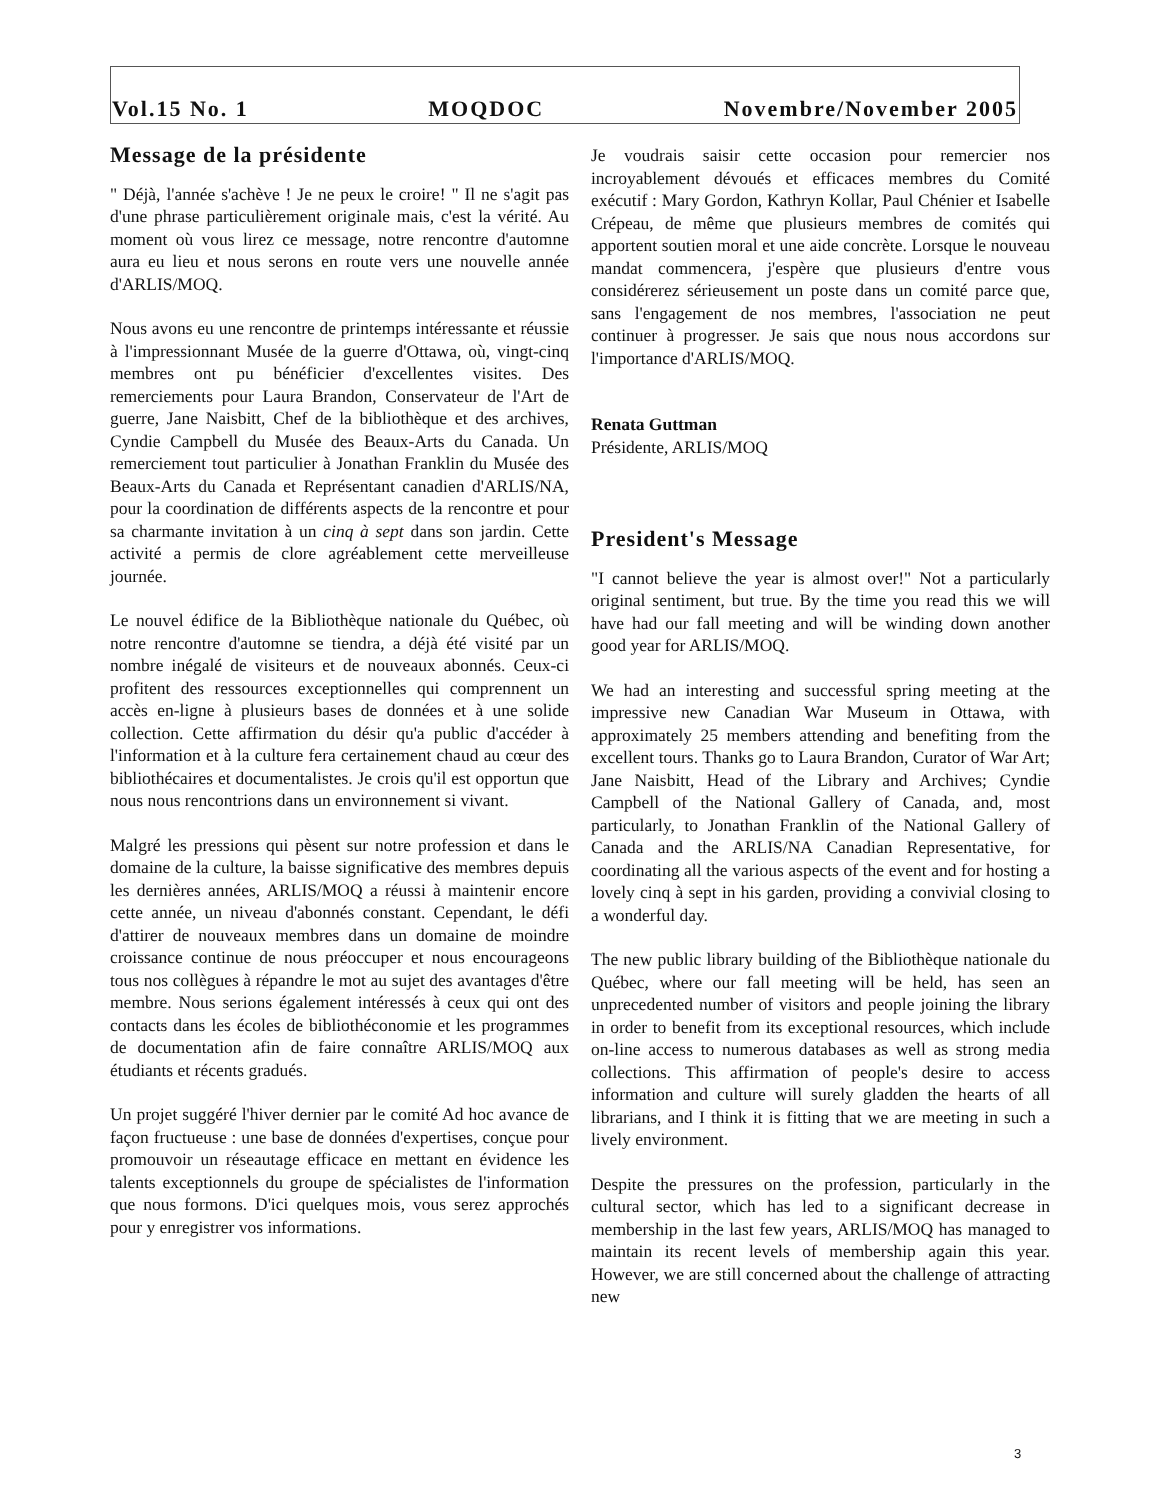Vol.15 No. 1 MOQDOC Novembre/November 2005
Message de la présidente
" Déjà, l'année s'achève ! Je ne peux le croire! " Il ne s'agit pas d'une phrase particulièrement originale mais, c'est la vérité. Au moment où vous lirez ce message, notre rencontre d'automne aura eu lieu et nous serons en route vers une nouvelle année d'ARLIS/MOQ.
Nous avons eu une rencontre de printemps intéressante et réussie à l'impressionnant Musée de la guerre d'Ottawa, où, vingt-cinq membres ont pu bénéficier d'excellentes visites. Des remerciements pour Laura Brandon, Conservateur de l'Art de guerre, Jane Naisbitt, Chef de la bibliothèque et des archives, Cyndie Campbell du Musée des Beaux-Arts du Canada. Un remerciement tout particulier à Jonathan Franklin du Musée des Beaux-Arts du Canada et Représentant canadien d'ARLIS/NA, pour la coordination de différents aspects de la rencontre et pour sa charmante invitation à un cinq à sept dans son jardin. Cette activité a permis de clore agréablement cette merveilleuse journée.
Le nouvel édifice de la Bibliothèque nationale du Québec, où notre rencontre d'automne se tiendra, a déjà été visité par un nombre inégalé de visiteurs et de nouveaux abonnés. Ceux-ci profitent des ressources exceptionnelles qui comprennent un accès en-ligne à plusieurs bases de données et à une solide collection. Cette affirmation du désir qu'a public d'accéder à l'information et à la culture fera certainement chaud au cœur des bibliothécaires et documentalistes. Je crois qu'il est opportun que nous nous rencontrions dans un environnement si vivant.
Malgré les pressions qui pèsent sur notre profession et dans le domaine de la culture, la baisse significative des membres depuis les dernières années, ARLIS/MOQ a réussi à maintenir encore cette année, un niveau d'abonnés constant. Cependant, le défi d'attirer de nouveaux membres dans un domaine de moindre croissance continue de nous préoccuper et nous encourageons tous nos collègues à répandre le mot au sujet des avantages d'être membre. Nous serions également intéressés à ceux qui ont des contacts dans les écoles de bibliothéconomie et les programmes de documentation afin de faire connaître ARLIS/MOQ aux étudiants et récents gradués.
Un projet suggéré l'hiver dernier par le comité Ad hoc avance de façon fructueuse : une base de données d'expertises, conçue pour promouvoir un réseautage efficace en mettant en évidence les talents exceptionnels du groupe de spécialistes de l'information que nous formons. D'ici quelques mois, vous serez approchés pour y enregistrer vos informations.
Je voudrais saisir cette occasion pour remercier nos incroyablement dévoués et efficaces membres du Comité exécutif : Mary Gordon, Kathryn Kollar, Paul Chénier et Isabelle Crépeau, de même que plusieurs membres de comités qui apportent soutien moral et une aide concrète. Lorsque le nouveau mandat commencera, j'espère que plusieurs d'entre vous considérerez sérieusement un poste dans un comité parce que, sans l'engagement de nos membres, l'association ne peut continuer à progresser. Je sais que nous nous accordons sur l'importance d'ARLIS/MOQ.
Renata Guttman
Présidente, ARLIS/MOQ
President's Message
"I cannot believe the year is almost over!" Not a particularly original sentiment, but true. By the time you read this we will have had our fall meeting and will be winding down another good year for ARLIS/MOQ.
We had an interesting and successful spring meeting at the impressive new Canadian War Museum in Ottawa, with approximately 25 members attending and benefiting from the excellent tours. Thanks go to Laura Brandon, Curator of War Art; Jane Naisbitt, Head of the Library and Archives; Cyndie Campbell of the National Gallery of Canada, and, most particularly, to Jonathan Franklin of the National Gallery of Canada and the ARLIS/NA Canadian Representative, for coordinating all the various aspects of the event and for hosting a lovely cinq à sept in his garden, providing a convivial closing to a wonderful day.
The new public library building of the Bibliothèque nationale du Québec, where our fall meeting will be held, has seen an unprecedented number of visitors and people joining the library in order to benefit from its exceptional resources, which include on-line access to numerous databases as well as strong media collections. This affirmation of people's desire to access information and culture will surely gladden the hearts of all librarians, and I think it is fitting that we are meeting in such a lively environment.
Despite the pressures on the profession, particularly in the cultural sector, which has led to a significant decrease in membership in the last few years, ARLIS/MOQ has managed to maintain its recent levels of membership again this year. However, we are still concerned about the challenge of attracting new
3